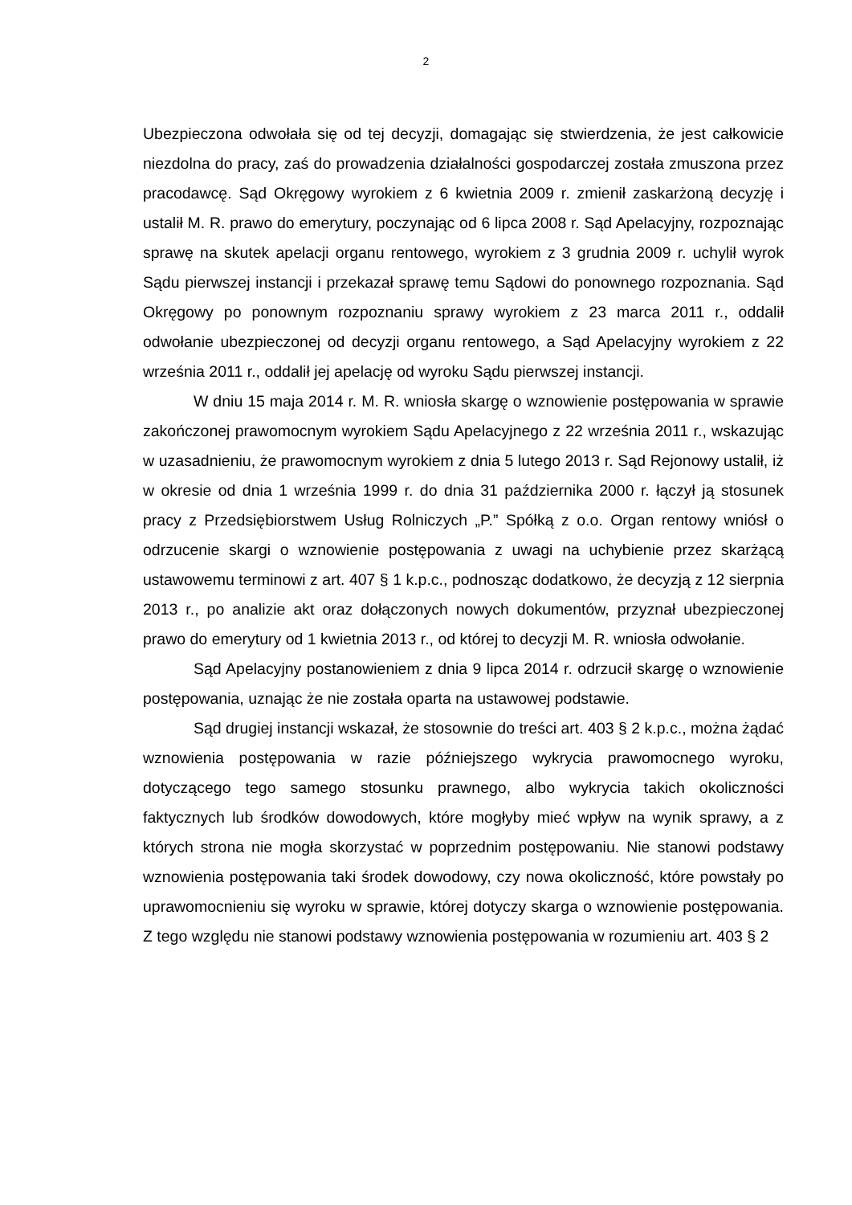2
Ubezpieczona odwołała się od tej decyzji, domagając się stwierdzenia, że jest całkowicie niezdolna do pracy, zaś do prowadzenia działalności gospodarczej została zmuszona przez pracodawcę. Sąd Okręgowy wyrokiem z 6 kwietnia 2009 r. zmienił zaskarżoną decyzję i ustalił M. R. prawo do emerytury, poczynając od 6 lipca 2008 r. Sąd Apelacyjny, rozpoznając sprawę na skutek apelacji organu rentowego, wyrokiem z 3 grudnia 2009 r. uchylił wyrok Sądu pierwszej instancji i przekazał sprawę temu Sądowi do ponownego rozpoznania. Sąd Okręgowy po ponownym rozpoznaniu sprawy wyrokiem z 23 marca 2011 r., oddalił odwołanie ubezpieczonej od decyzji organu rentowego, a Sąd Apelacyjny wyrokiem z 22 września 2011 r., oddalił jej apelację od wyroku Sądu pierwszej instancji.
W dniu 15 maja 2014 r. M. R. wniosła skargę o wznowienie postępowania w sprawie zakończonej prawomocnym wyrokiem Sądu Apelacyjnego z 22 września 2011 r., wskazując w uzasadnieniu, że prawomocnym wyrokiem z dnia 5 lutego 2013 r. Sąd Rejonowy ustalił, iż w okresie od dnia 1 września 1999 r. do dnia 31 października 2000 r. łączył ją stosunek pracy z Przedsiębiorstwem Usług Rolniczych „P.” Spółką z o.o. Organ rentowy wniósł o odrzucenie skargi o wznowienie postępowania z uwagi na uchybienie przez skarżącą ustawowemu terminowi z art. 407 § 1 k.p.c., podnosząc dodatkowo, że decyzją z 12 sierpnia 2013 r., po analizie akt oraz dołączonych nowych dokumentów, przyznał ubezpieczonej prawo do emerytury od 1 kwietnia 2013 r., od której to decyzji M. R. wniosła odwołanie.
Sąd Apelacyjny postanowieniem z dnia 9 lipca 2014 r. odrzucił skargę o wznowienie postępowania, uznając że nie została oparta na ustawowej podstawie.
Sąd drugiej instancji wskazał, że stosownie do treści art. 403 § 2 k.p.c., można żądać wznowienia postępowania w razie późniejszego wykrycia prawomocnego wyroku, dotyczącego tego samego stosunku prawnego, albo wykrycia takich okoliczności faktycznych lub środków dowodowych, które mogłyby mieć wpływ na wynik sprawy, a z których strona nie mogła skorzystać w poprzednim postępowaniu. Nie stanowi podstawy wznowienia postępowania taki środek dowodowy, czy nowa okoliczność, które powstały po uprawomocnieniu się wyroku w sprawie, której dotyczy skarga o wznowienie postępowania. Z tego względu nie stanowi podstawy wznowienia postępowania w rozumieniu art. 403 § 2